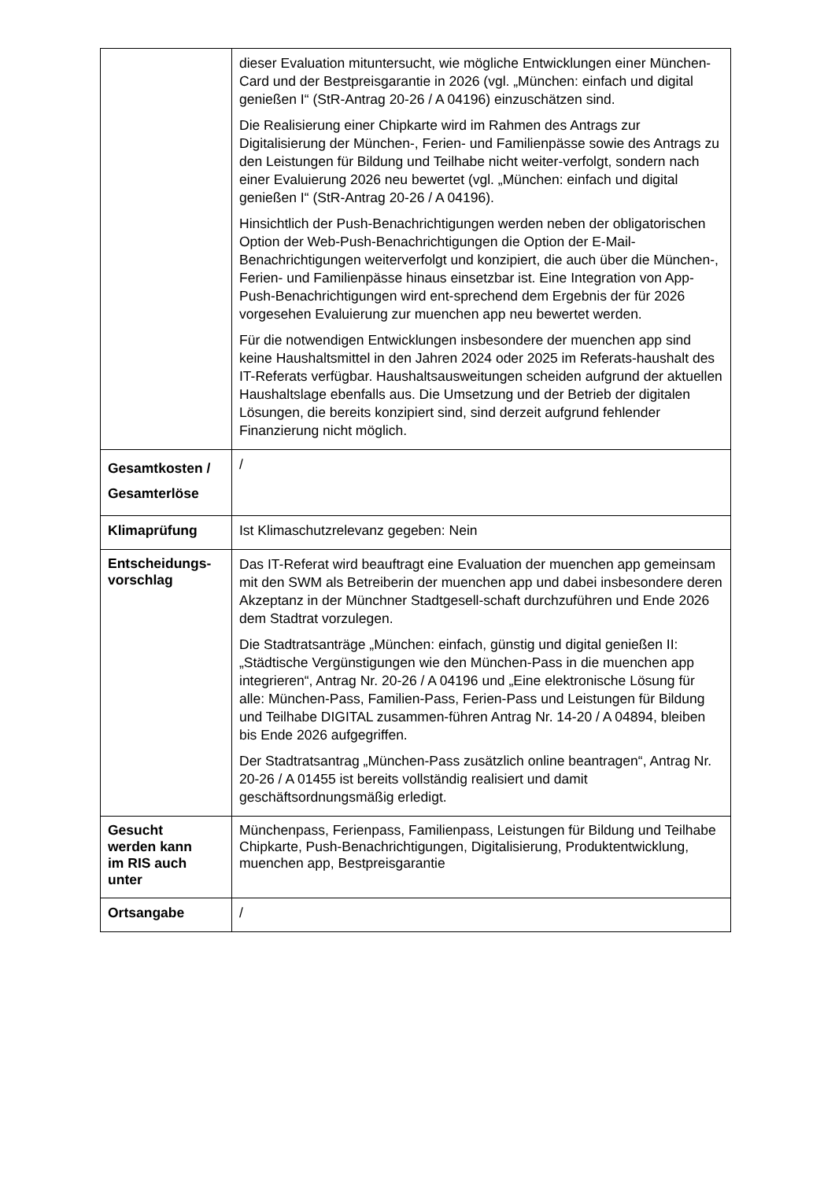| | dieser Evaluation mituntersucht, wie mögliche Entwicklungen einer München-Card und der Bestpreisgarantie in 2026 (vgl. „München: einfach und digital genießen I“ (StR-Antrag 20-26 / A 04196) einzuschätzen sind. Die Realisierung einer Chipkarte wird im Rahmen des Antrags zur Digitalisierung der München-, Ferien- und Familienpässe sowie des Antrags zu den Leistungen für Bildung und Teilhabe nicht weiter-verfolgt, sondern nach einer Evaluierung 2026 neu bewertet (vgl. „München: einfach und digital genießen I“ (StR-Antrag 20-26 / A 04196). Hinsichtlich der Push-Benachrichtigungen werden neben der obligatorischen Option der Web-Push-Benachrichtigungen die Option der E-Mail-Benachrichtigungen weiterverfolgt und konzipiert, die auch über die München-, Ferien- und Familienpässe hinaus einsetzbar ist. Eine Integration von App-Push-Benachrichtigungen wird ent-sprechend dem Ergebnis der für 2026 vorgesehen Evaluierung zur muenchen app neu bewertet werden. Für die notwendigen Entwicklungen insbesondere der muenchen app sind keine Haushaltsmittel in den Jahren 2024 oder 2025 im Referats-haushalt des IT-Referats verfügbar. Haushaltsausweitungen scheiden aufgrund der aktuellen Haushaltslage ebenfalls aus. Die Umsetzung und der Betrieb der digitalen Lösungen, die bereits konzipiert sind, sind derzeit aufgrund fehlender Finanzierung nicht möglich. |
| Gesamtkosten / Gesamterlöse | / |
| Klimaprüfung | Ist Klimaschutzrelevanz gegeben: Nein |
| Entscheidungs- vorschlag | Das IT-Referat wird beauftragt eine Evaluation der muenchen app gemeinsam mit den SWM als Betreiberin der muenchen app und dabei insbesondere deren Akzeptanz in der Münchner Stadtgesell-schaft durchzuführen und Ende 2026 dem Stadtrat vorzulegen. Die Stadtratsanträge „München: einfach, günstig und digital genießen II: „Städtische Vergünstigungen wie den München-Pass in die muenchen app integrieren“, Antrag Nr. 20-26 / A 04196 und „Eine elektronische Lösung für alle: München-Pass, Familien-Pass, Ferien-Pass und Leistungen für Bildung und Teilhabe DIGITAL zusammen-führen Antrag Nr. 14-20 / A 04894, bleiben bis Ende 2026 aufgegriffen. Der Stadtratsantrag „München-Pass zusätzlich online beantragen“, Antrag Nr. 20-26 / A 01455 ist bereits vollständig realisiert und damit geschäftsordnungsmäßig erledigt. |
| Gesucht werden kann im RIS auch unter | Münchenpass, Ferienpass, Familienpass, Leistungen für Bildung und Teilhabe Chipkarte, Push-Benachrichtigungen, Digitalisierung, Produktentwicklung, muenchen app, Bestpreisgarantie |
| Ortsangabe | / |